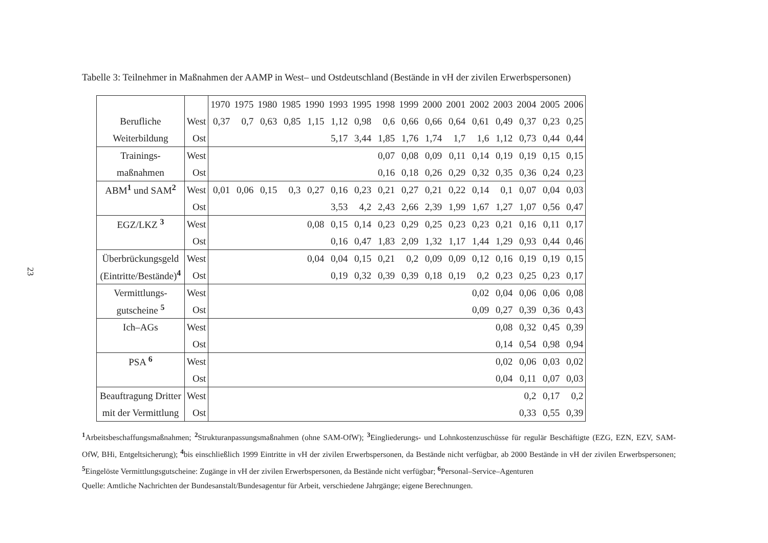23
Tabelle 3: Teilnehmer in Maßnahmen der AAMP in West– und Ostdeutschland (Bestände in vH der zivilen Erwerbspersonen)
| | | 1970 | 1975 | 1980 | 1985 | 1990 | 1993 | 1995 | 1998 | 1999 | 2000 | 2001 | 2002 | 2003 | 2004 | 2005 | 2006 |
| --- | --- | --- | --- | --- | --- | --- | --- | --- | --- | --- | --- | --- | --- | --- | --- | --- | --- |
| Berufliche | West | 0,37 | 0,7 | 0,63 | 0,85 | 1,15 | 1,12 | 0,98 | 0,6 | 0,66 | 0,66 | 0,64 | 0,61 | 0,49 | 0,37 | 0,23 | 0,25 |
| Weiterbildung | Ost | | | | | | 5,17 | 3,44 | 1,85 | 1,76 | 1,74 | 1,7 | 1,6 | 1,12 | 0,73 | 0,44 | 0,44 |
| Trainings- | West | | | | | | | | 0,07 | 0,08 | 0,09 | 0,11 | 0,14 | 0,19 | 0,19 | 0,15 | 0,15 |
| maßnahmen | Ost | | | | | | | | 0,16 | 0,18 | 0,26 | 0,29 | 0,32 | 0,35 | 0,36 | 0,24 | 0,23 |
| ABM<sup>1</sup> und SAM<sup>2</sup> | West | 0,01 | 0,06 | 0,15 | 0,3 | 0,27 | 0,16 | 0,23 | 0,21 | 0,27 | 0,21 | 0,22 | 0,14 | 0,1 | 0,07 | 0,04 | 0,03 |
| | Ost | | | | | | 3,53 | 4,2 | 2,43 | 2,66 | 2,39 | 1,99 | 1,67 | 1,27 | 1,07 | 0,56 | 0,47 |
| EGZ/LKZ <sup>3</sup> | West | | | | | 0,08 | 0,15 | 0,14 | 0,23 | 0,29 | 0,25 | 0,23 | 0,23 | 0,21 | 0,16 | 0,11 | 0,17 |
| | Ost | | | | | | 0,16 | 0,47 | 1,83 | 2,09 | 1,32 | 1,17 | 1,44 | 1,29 | 0,93 | 0,44 | 0,46 |
| Überbrückungsgeld | West | | | | | 0,04 | 0,04 | 0,15 | 0,21 | 0,2 | 0,09 | 0,09 | 0,12 | 0,16 | 0,19 | 0,19 | 0,15 |
| (Eintritte/Bestände)<sup>4</sup> | Ost | | | | | | 0,19 | 0,32 | 0,39 | 0,39 | 0,18 | 0,19 | 0,2 | 0,23 | 0,25 | 0,23 | 0,17 |
| Vermittlungs- | West | | | | | | | | | | | | 0,02 | 0,04 | 0,06 | 0,06 | 0,08 |
| gutscheine <sup>5</sup> | Ost | | | | | | | | | | | | 0,09 | 0,27 | 0,39 | 0,36 | 0,43 |
| Ich–AGs | West | | | | | | | | | | | | | 0,08 | 0,32 | 0,45 | 0,39 |
| | Ost | | | | | | | | | | | | | 0,14 | 0,54 | 0,98 | 0,94 |
| PSA <sup>6</sup> | West | | | | | | | | | | | | | 0,02 | 0,06 | 0,03 | 0,02 |
| | Ost | | | | | | | | | | | | | 0,04 | 0,11 | 0,07 | 0,03 |
| Beauftragung Dritter | West | | | | | | | | | | | | | | 0,2 | 0,17 | 0,2 |
| mit der Vermittlung | Ost | | | | | | | | | | | | | | 0,33 | 0,55 | 0,39 |
<sup>1</sup> Arbeitsbeschaffungsmaßnahmen; <sup>2</sup>Strukturanpassungsmaßnahmen (ohne SAM-OfW); <sup>3</sup>Eingliederungs- und Lohnkostenzuschüsse für regulär Beschäftigte (EZG, EZN, EZV, SAM-OfW, BHi, Entgeltsicherung); <sup>4</sup>bis einschließlich 1999 Eintritte in vH der zivilen Erwerbspersonen, da Bestände nicht verfügbar, ab 2000 Bestände in vH der zivilen Erwerbspersonen; <sup>5</sup>Eingelöste Vermittlungsgutscheine: Zugänge in vH der zivilen Erwerbspersonen, da Bestände nicht verfügbar; <sup>6</sup>Personal–Service–Agenturen
Quelle: Amtliche Nachrichten der Bundesanstalt/Bundesagentur für Arbeit, verschiedene Jahrgänge; eigene Berechnungen.